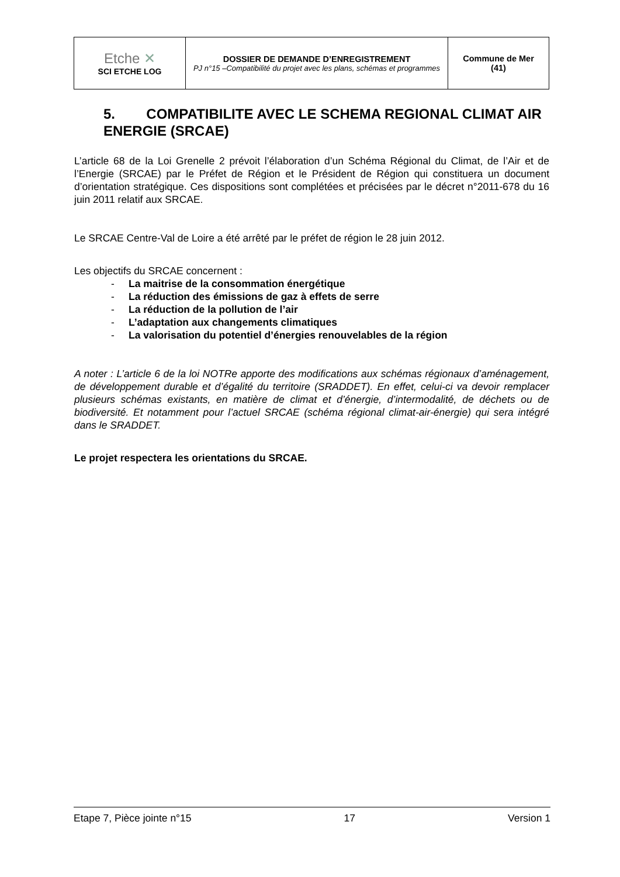| Etche ✕ SCI ETCHE LOG | DOSSIER DE DEMANDE D’ENREGISTREMENT PJ n°15 –Compatibilité du projet avec les plans, schémas et programmes | Commune de Mer (41) |
5. COMPATIBILITE AVEC LE SCHEMA REGIONAL CLIMAT AIR ENERGIE (SRCAE)
L’article 68 de la Loi Grenelle 2 prévoit l’élaboration d’un Schéma Régional du Climat, de l’Air et de l’Energie (SRCAE) par le Préfet de Région et le Président de Région qui constituera un document d’orientation stratégique. Ces dispositions sont complétées et précisées par le décret n°2011-678 du 16 juin 2011 relatif aux SRCAE.
Le SRCAE Centre-Val de Loire a été arrêté par le préfet de région le 28 juin 2012.
Les objectifs du SRCAE concernent :
- La maitrise de la consommation énergétique
- La réduction des émissions de gaz à effets de serre
- La réduction de la pollution de l’air
- L’adaptation aux changements climatiques
- La valorisation du potentiel d’énergies renouvelables de la région
A noter : L’article 6 de la loi NOTRe apporte des modifications aux schémas régionaux d’aménagement, de développement durable et d’égalité du territoire (SRADDET). En effet, celui-ci va devoir remplacer plusieurs schémas existants, en matière de climat et d’énergie, d’intermodalité, de déchets ou de biodiversité. Et notamment pour l’actuel SRCAE (schéma régional climat-air-énergie) qui sera intégré dans le SRADDET.
Le projet respectera les orientations du SRCAE.
Etape 7, Pièce jointe n°15 17 Version 1